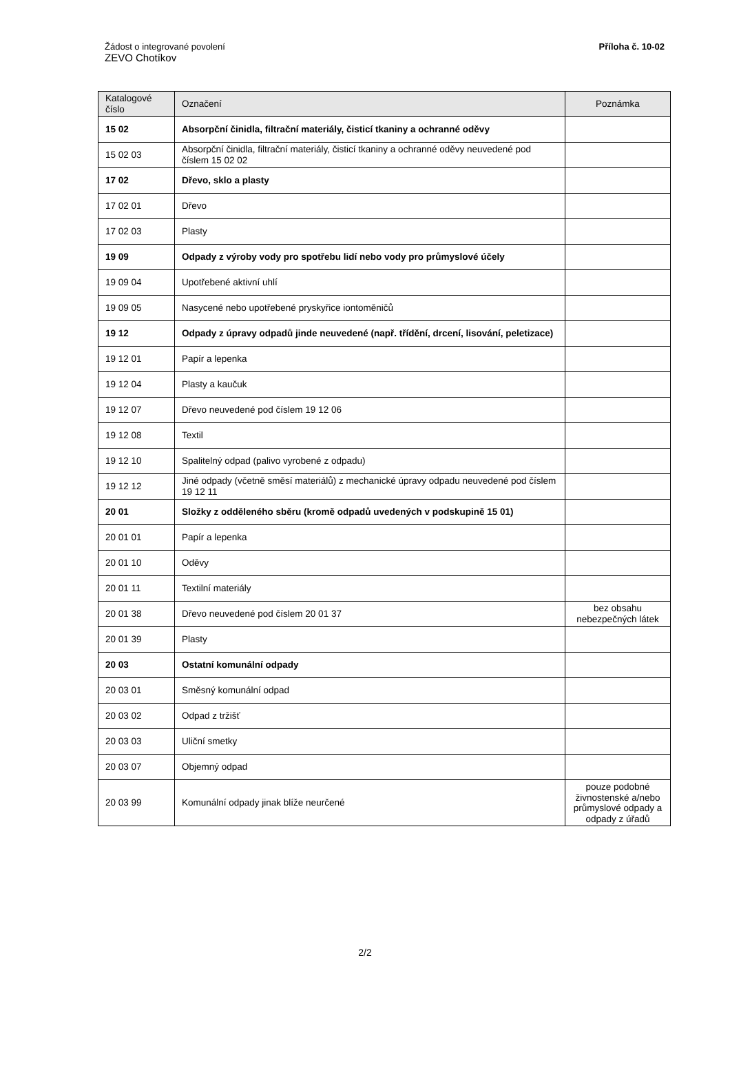Žádost o integrované povolení
ZEVO Chotíkov
Příloha č. 10-02
| Katalogové číslo | Označení | Poznámka |
| --- | --- | --- |
| 15 02 | Absorpční činidla, filtrační materiály, čisticí tkaniny a ochranné oděvy | |
| 15 02 03 | Absorpční činidla, filtrační materiály, čisticí tkaniny a ochranné oděvy neuvedené pod číslem 15 02 02 | |
| 17 02 | Dřevo, sklo a plasty | |
| 17 02 01 | Dřevo | |
| 17 02 03 | Plasty | |
| 19 09 | Odpady z výroby vody pro spotřebu lidí nebo vody pro průmyslové účely | |
| 19 09 04 | Upotřebené aktivní uhlí | |
| 19 09 05 | Nasycené nebo upotřebené pryskyřice iontoměničů | |
| 19 12 | Odpady z úpravy odpadů jinde neuvedené (např. třídění, drcení, lisování, peletizace) | |
| 19 12 01 | Papír a lepenka | |
| 19 12 04 | Plasty a kaučuk | |
| 19 12 07 | Dřevo neuvedené pod číslem 19 12 06 | |
| 19 12 08 | Textil | |
| 19 12 10 | Spalitelný odpad (palivo vyrobené z odpadu) | |
| 19 12 12 | Jiné odpady (včetně směsí materiálů) z mechanické úpravy odpadu neuvedené pod číslem 19 12 11 | |
| 20 01 | Složky z odděleného sběru (kromě odpadů uvedených v podskupině 15 01) | |
| 20 01 01 | Papír a lepenka | |
| 20 01 10 | Oděvy | |
| 20 01 11 | Textilní materiály | |
| 20 01 38 | Dřevo neuvedené pod číslem 20 01 37 | bez obsahu nebezpečných látek |
| 20 01 39 | Plasty | |
| 20 03 | Ostatní komunální odpady | |
| 20 03 01 | Směsný komunální odpad | |
| 20 03 02 | Odpad z tržišť | |
| 20 03 03 | Uliční smetky | |
| 20 03 07 | Objemný odpad | |
| 20 03 99 | Komunální odpady jinak blíže neurčené | pouze podobné živnostenské a/nebo průmyslové odpady a odpady z úřadů |
2/2